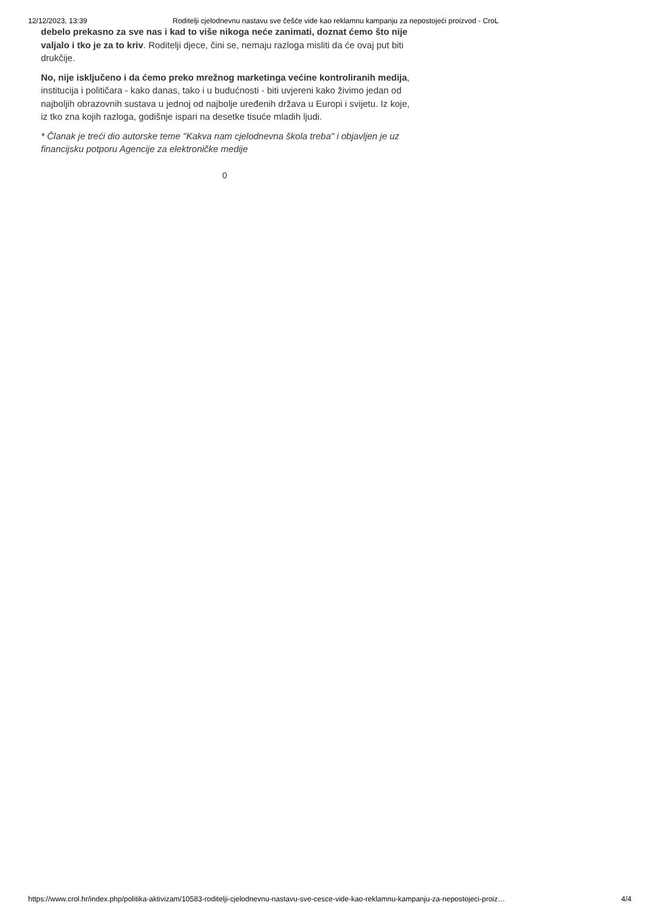12/12/2023, 13:39 Roditelji cjelodnevnu nastavu sve češće vide kao reklamnu kampanju za nepostojeći proizvod - CroL
debelo prekasno za sve nas i kad to više nikoga neće zanimati, doznat ćemo što nije valjalo i tko je za to kriv. Roditelji djece, čini se, nemaju razloga misliti da će ovaj put biti drukčije.
No, nije isključeno i da ćemo preko mrežnog marketinga većine kontroliranih medija, institucija i političara - kako danas, tako i u budućnosti - biti uvjereni kako živimo jedan od najboljih obrazovnih sustava u jednoj od najbolje uređenih država u Europi i svijetu. Iz koje, iz tko zna kojih razloga, godišnje ispari na desetke tisuće mladih ljudi.
* Članak je treći dio autorske teme "Kakva nam cjelodnevna škola treba" i objavljen je uz financijsku potporu Agencije za elektroničke medije
0
https://www.crol.hr/index.php/politika-aktivizam/10583-roditelji-cjelodnevnu-nastavu-sve-cesce-vide-kao-reklamnu-kampanju-za-nepostojeci-proiz… 4/4